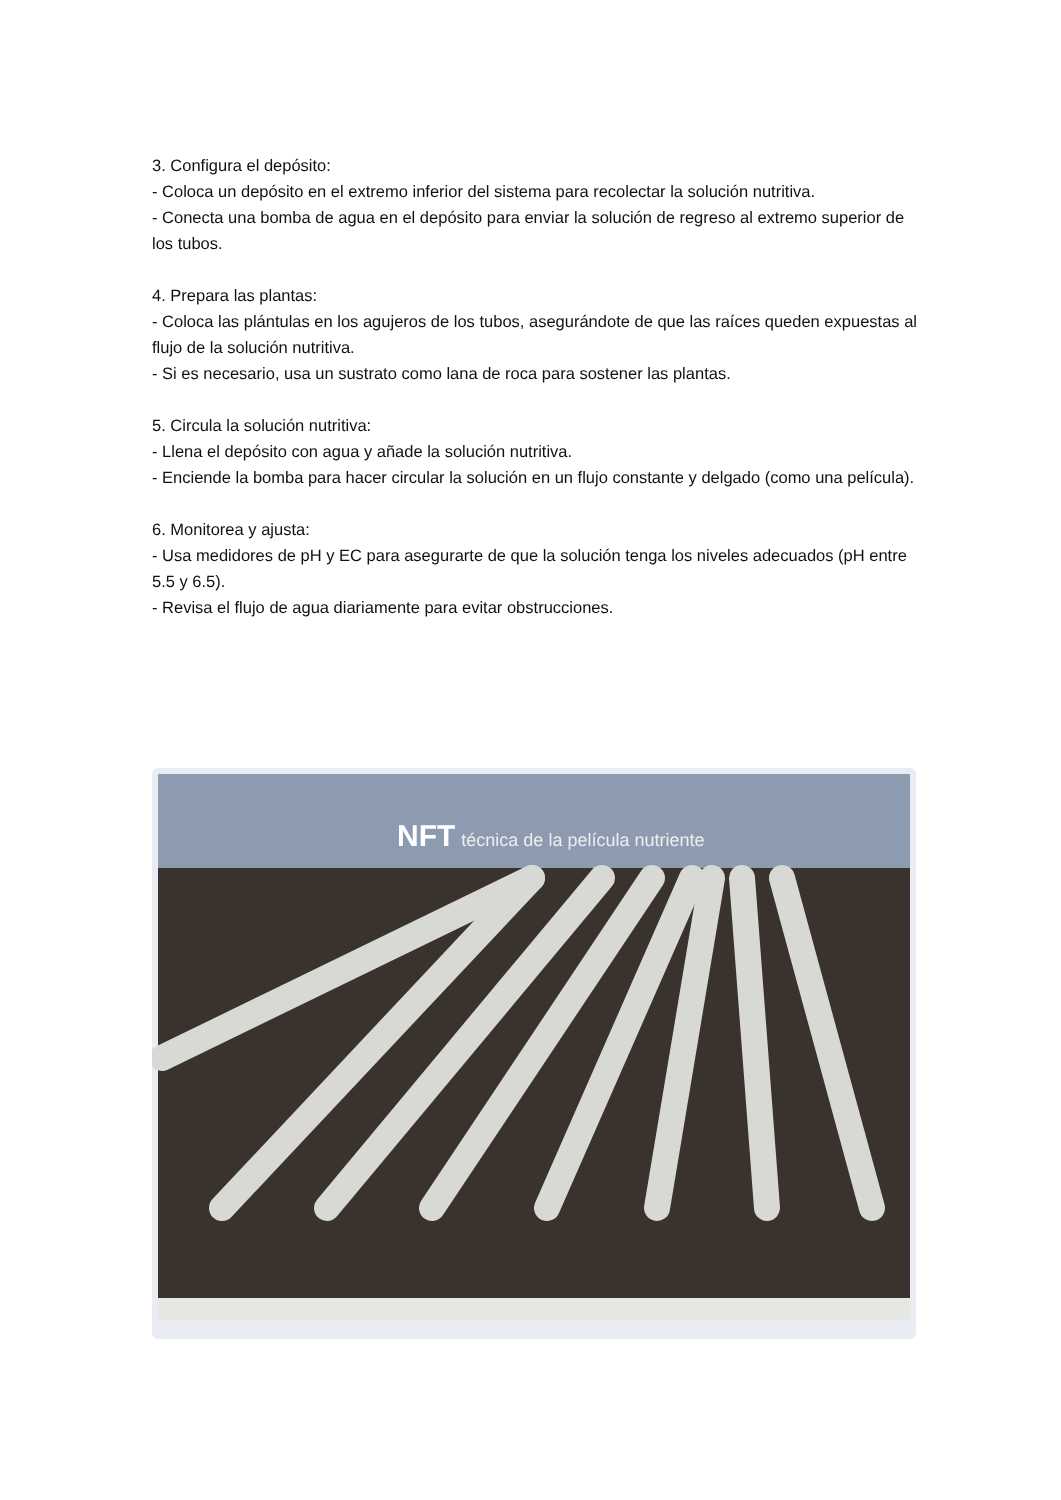3. Configura el depósito:
- Coloca un depósito en el extremo inferior del sistema para recolectar la solución nutritiva.
- Conecta una bomba de agua en el depósito para enviar la solución de regreso al extremo superior de los tubos.
4. Prepara las plantas:
- Coloca las plántulas en los agujeros de los tubos, asegurándote de que las raíces queden expuestas al flujo de la solución nutritiva.
- Si es necesario, usa un sustrato como lana de roca para sostener las plantas.
5. Circula la solución nutritiva:
- Llena el depósito con agua y añade la solución nutritiva.
- Enciende la bomba para hacer circular la solución en un flujo constante y delgado (como una película).
6. Monitorea y ajusta:
- Usa medidores de pH y EC para asegurarte de que la solución tenga los niveles adecuados (pH entre 5.5 y 6.5).
- Revisa el flujo de agua diariamente para evitar obstrucciones.
NFT técnica de la película nutriente